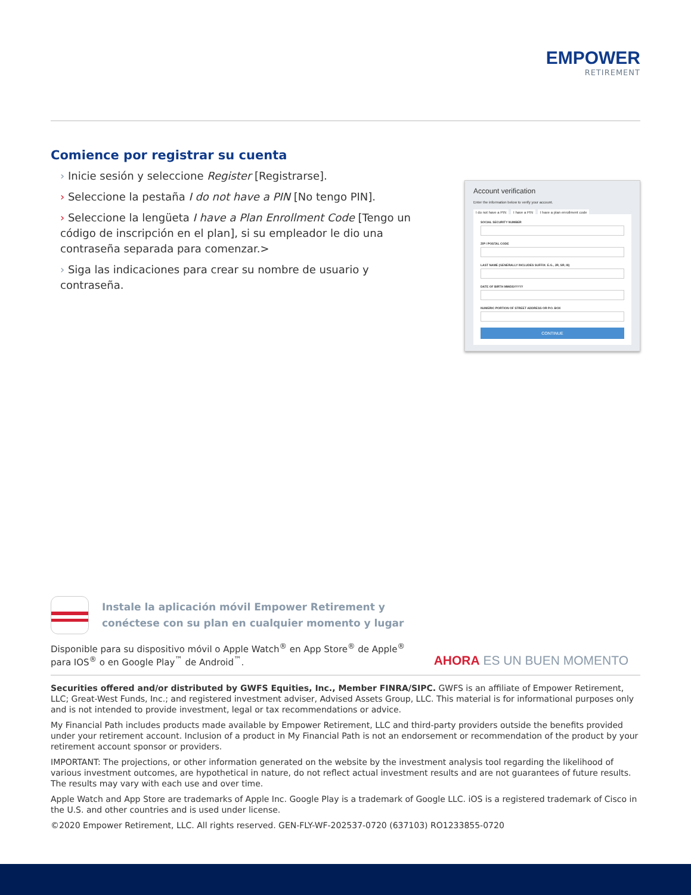EMPOWER
RETIREMENT
Comience por registrar su cuenta
› Inicie sesión y seleccione Register [Registrarse].
› Seleccione la pestaña I do not have a PIN [No tengo PIN].
› Seleccione la lengüeta I have a Plan Enrollment Code [Tengo un código de inscripción en el plan], si su empleador le dio una contraseña separada para comenzar.>
› Siga las indicaciones para crear su nombre de usuario y contraseña.
Account verification
Enter the information below to verify your account.
I do not have a PIN I have a PIN I have a plan enrollment code
SOCIAL SECURITY NUMBER
ZIP / POSTAL CODE
LAST NAME (GENERALLY INCLUDES SUFFIX: E.G., JR, SR, III)
DATE OF BIRTH MM/DD/YYYY
NUMERIC PORTION OF STREET ADDRESS OR P.O. BOX
CONTINUE
Instale la aplicación móvil Empower Retirement y
conéctese con su plan en cualquier momento y lugar
Disponible para su dispositivo móvil o Apple Watch<sup>®</sup> en App Store<sup>®</sup> de Apple<sup>®</sup>
para IOS<sup>®</sup> o en Google Play<sup>™</sup> de Android<sup>™</sup>.
AHORA ES UN BUEN MOMENTO
Securities offered and/or distributed by GWFS Equities, Inc., Member FINRA/SIPC. GWFS is an affiliate of Empower Retirement, LLC; Great-West Funds, Inc.; and registered investment adviser, Advised Assets Group, LLC. This material is for informational purposes only and is not intended to provide investment, legal or tax recommendations or advice.
My Financial Path includes products made available by Empower Retirement, LLC and third-party providers outside the benefits provided under your retirement account. Inclusion of a product in My Financial Path is not an endorsement or recommendation of the product by your retirement account sponsor or providers.
IMPORTANT: The projections, or other information generated on the website by the investment analysis tool regarding the likelihood of various investment outcomes, are hypothetical in nature, do not reflect actual investment results and are not guarantees of future results. The results may vary with each use and over time.
Apple Watch and App Store are trademarks of Apple Inc. Google Play is a trademark of Google LLC. iOS is a registered trademark of Cisco in the U.S. and other countries and is used under license.
©2020 Empower Retirement, LLC. All rights reserved. GEN-FLY-WF-202537-0720 (637103) RO1233855-0720